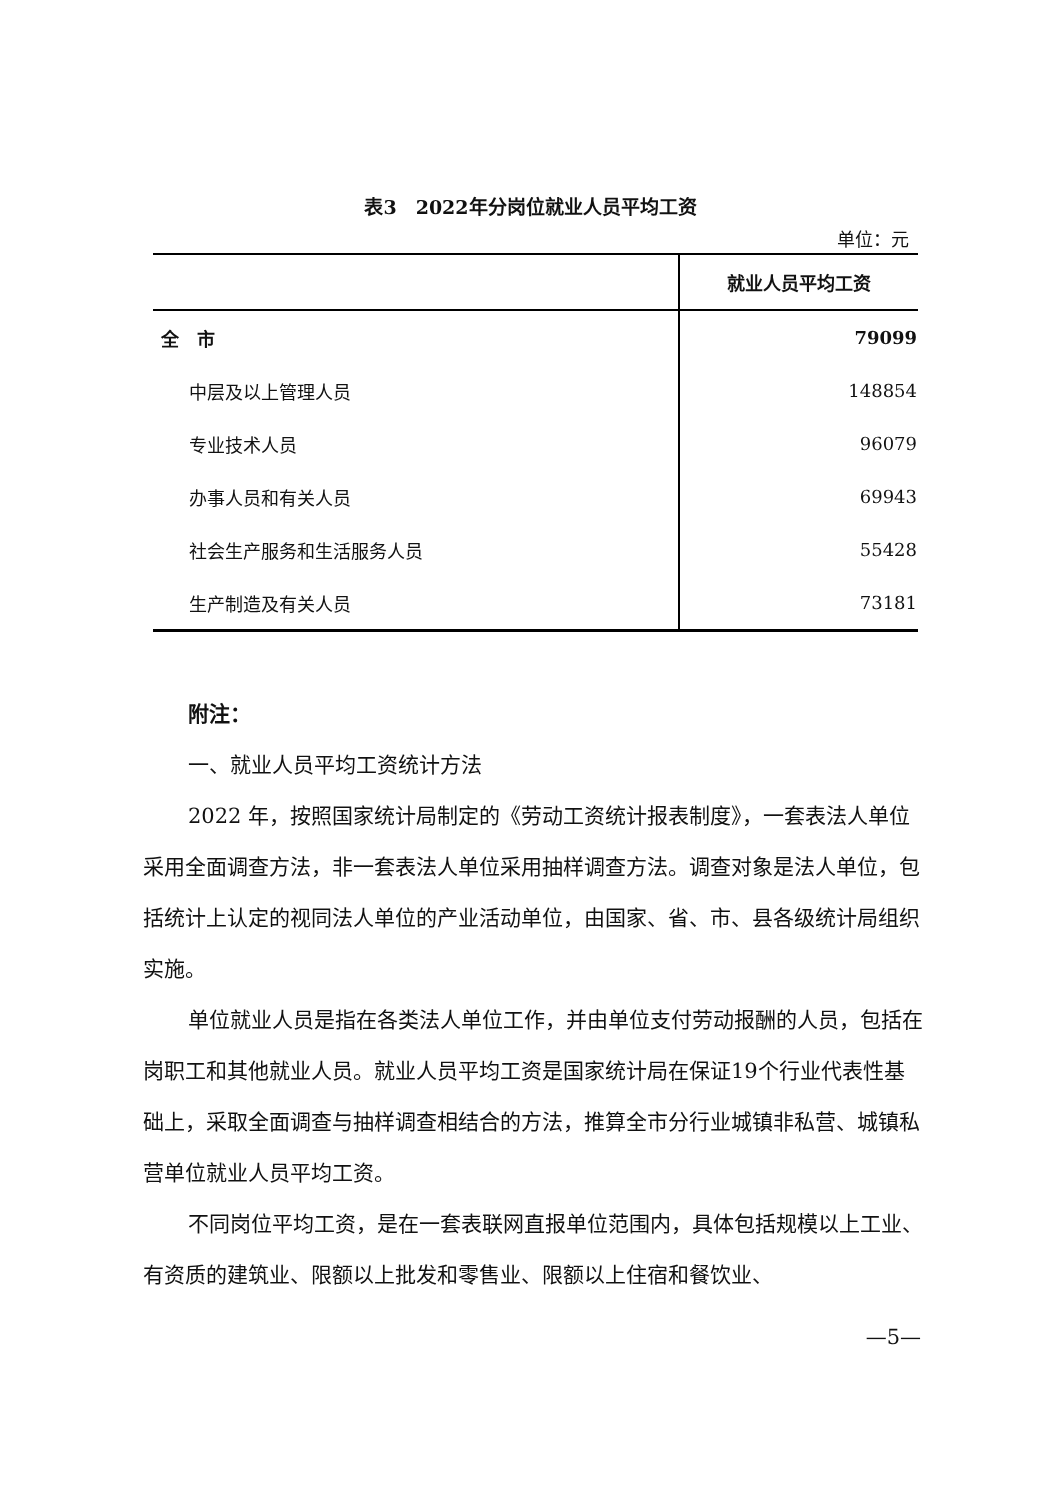表3　2022年分岗位就业人员平均工资
单位：元
| | 就业人员平均工资 |
| --- | --- |
| 全 市 | 79099 |
| 中层及以上管理人员 | 148854 |
| 专业技术人员 | 96079 |
| 办事人员和有关人员 | 69943 |
| 社会生产服务和生活服务人员 | 55428 |
| 生产制造及有关人员 | 73181 |
附注：
一、就业人员平均工资统计方法
2022 年，按照国家统计局制定的《劳动工资统计报表制度》，一套表法人单位采用全面调查方法，非一套表法人单位采用抽样调查方法。调查对象是法人单位，包括统计上认定的视同法人单位的产业活动单位，由国家、省、市、县各级统计局组织实施。
单位就业人员是指在各类法人单位工作，并由单位支付劳动报酬的人员，包括在岗职工和其他就业人员。就业人员平均工资是国家统计局在保证19个行业代表性基础上，采取全面调查与抽样调查相结合的方法，推算全市分行业城镇非私营、城镇私营单位就业人员平均工资。
不同岗位平均工资，是在一套表联网直报单位范围内，具体包括规模以上工业、有资质的建筑业、限额以上批发和零售业、限额以上住宿和餐饮业、
—5—